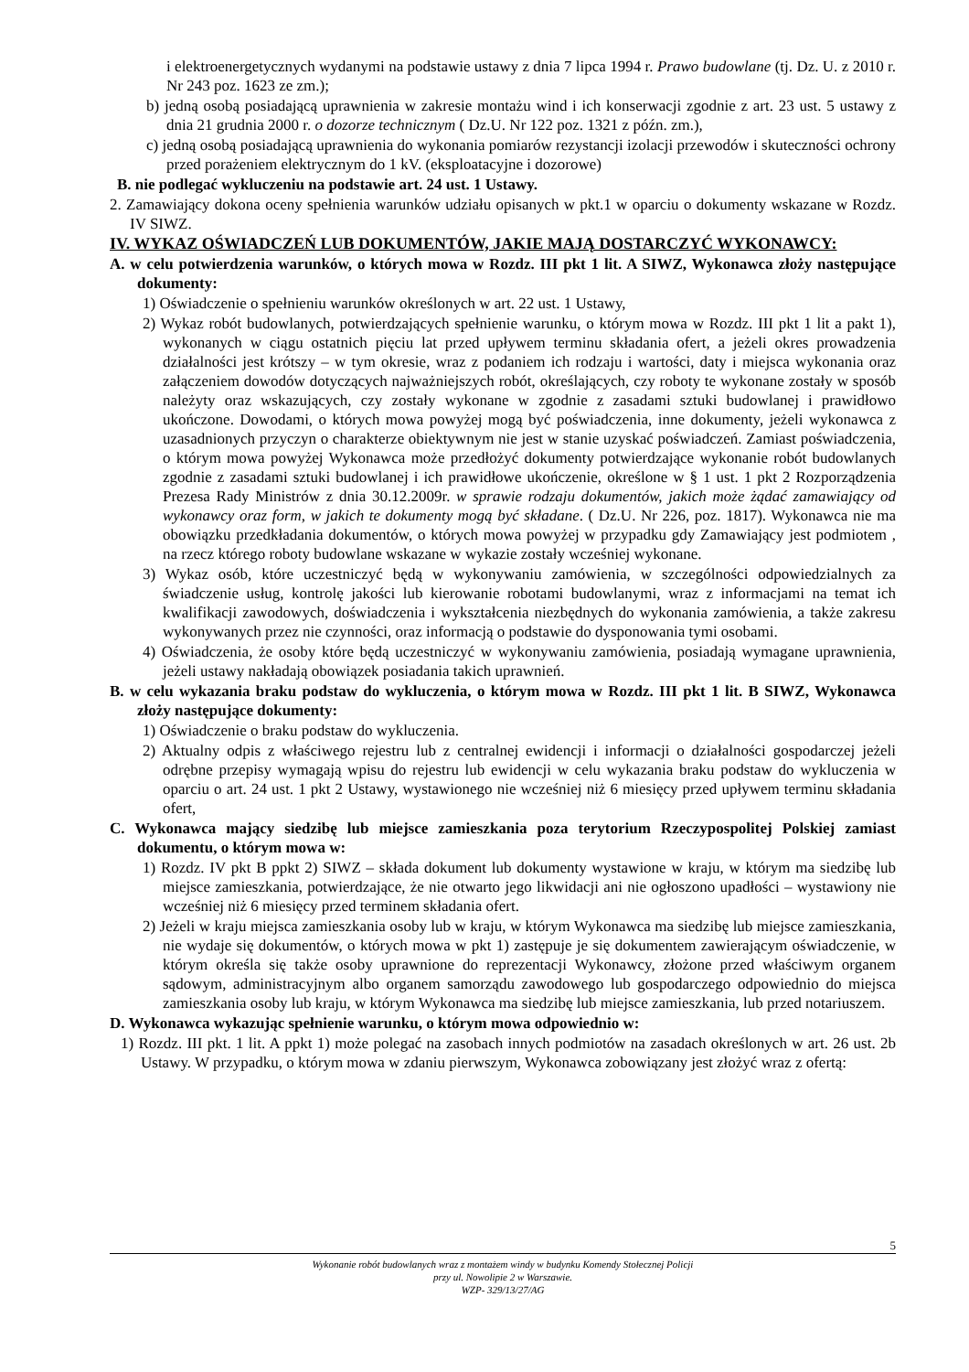i elektroenergetycznych wydanymi na podstawie ustawy z dnia 7 lipca 1994 r. Prawo budowlane (tj. Dz. U. z 2010 r. Nr 243 poz. 1623 ze zm.);
b) jedną osobą posiadającą uprawnienia w zakresie montażu wind i ich konserwacji zgodnie z art. 23 ust. 5 ustawy z dnia 21 grudnia 2000 r. o dozorze technicznym ( Dz.U. Nr 122 poz. 1321 z późn. zm.),
c) jedną osobą posiadającą uprawnienia do wykonania pomiarów rezystancji izolacji przewodów i skuteczności ochrony przed porażeniem elektrycznym do 1 kV. (eksploatacyjne i dozorowe)
B. nie podlegać wykluczeniu na podstawie art. 24 ust. 1 Ustawy.
2. Zamawiający dokona oceny spełnienia warunków udziału opisanych w pkt.1 w oparciu o dokumenty wskazane w Rozdz. IV SIWZ.
IV. WYKAZ OŚWIADCZEŃ LUB DOKUMENTÓW, JAKIE MAJĄ DOSTARCZYĆ WYKONAWCY:
A. w celu potwierdzenia warunków, o których mowa w Rozdz. III pkt 1 lit. A SIWZ, Wykonawca złoży następujące dokumenty:
1) Oświadczenie o spełnieniu warunków określonych w art. 22 ust. 1 Ustawy,
2) Wykaz robót budowlanych, potwierdzających spełnienie warunku, o którym mowa w Rozdz. III pkt 1 lit a pakt 1), wykonanych w ciągu ostatnich pięciu lat przed upływem terminu składania ofert, a jeżeli okres prowadzenia działalności jest krótszy – w tym okresie, wraz z podaniem ich rodzaju i wartości, daty i miejsca wykonania oraz załączeniem dowodów dotyczących najważniejszych robót, określających, czy roboty te wykonane zostały w sposób należyty oraz wskazujących, czy zostały wykonane w zgodnie z zasadami sztuki budowlanej i prawidłowo ukończone. Dowodami, o których mowa powyżej mogą być poświadczenia, inne dokumenty, jeżeli wykonawca z uzasadnionych przyczyn o charakterze obiektywnym nie jest w stanie uzyskać poświadczeń. Zamiast poświadczenia, o którym mowa powyżej Wykonawca może przedłożyć dokumenty potwierdzające wykonanie robót budowlanych zgodnie z zasadami sztuki budowlanej i ich prawidłowe ukończenie, określone w § 1 ust. 1 pkt 2 Rozporządzenia Prezesa Rady Ministrów z dnia 30.12.2009r. w sprawie rodzaju dokumentów, jakich może żądać zamawiający od wykonawcy oraz form, w jakich te dokumenty mogą być składane. ( Dz.U. Nr 226, poz. 1817). Wykonawca nie ma obowiązku przedkładania dokumentów, o których mowa powyżej w przypadku gdy Zamawiający jest podmiotem , na rzecz którego roboty budowlane wskazane w wykazie zostały wcześniej wykonane.
3) Wykaz osób, które uczestniczyć będą w wykonywaniu zamówienia, w szczególności odpowiedzialnych za świadczenie usług, kontrolę jakości lub kierowanie robotami budowlanymi, wraz z informacjami na temat ich kwalifikacji zawodowych, doświadczenia i wykształcenia niezbędnych do wykonania zamówienia, a także zakresu wykonywanych przez nie czynności, oraz informacją o podstawie do dysponowania tymi osobami.
4) Oświadczenia, że osoby które będą uczestniczyć w wykonywaniu zamówienia, posiadają wymagane uprawnienia, jeżeli ustawy nakładają obowiązek posiadania takich uprawnień.
B. w celu wykazania braku podstaw do wykluczenia, o którym mowa w Rozdz. III pkt 1 lit. B SIWZ, Wykonawca złoży następujące dokumenty:
1) Oświadczenie o braku podstaw do wykluczenia.
2) Aktualny odpis z właściwego rejestru lub z centralnej ewidencji i informacji o działalności gospodarczej jeżeli odrębne przepisy wymagają wpisu do rejestru lub ewidencji w celu wykazania braku podstaw do wykluczenia w oparciu o art. 24 ust. 1 pkt 2 Ustawy, wystawionego nie wcześniej niż 6 miesięcy przed upływem terminu składania ofert,
C. Wykonawca mający siedzibę lub miejsce zamieszkania poza terytorium Rzeczypospolitej Polskiej zamiast dokumentu, o którym mowa w:
1) Rozdz. IV pkt B ppkt 2) SIWZ – składa dokument lub dokumenty wystawione w kraju, w którym ma siedzibę lub miejsce zamieszkania, potwierdzające, że nie otwarto jego likwidacji ani nie ogłoszono upadłości – wystawiony nie wcześniej niż 6 miesięcy przed terminem składania ofert.
2) Jeżeli w kraju miejsca zamieszkania osoby lub w kraju, w którym Wykonawca ma siedzibę lub miejsce zamieszkania, nie wydaje się dokumentów, o których mowa w pkt 1) zastępuje je się dokumentem zawierającym oświadczenie, w którym określa się także osoby uprawnione do reprezentacji Wykonawcy, złożone przed właściwym organem sądowym, administracyjnym albo organem samorządu zawodowego lub gospodarczego odpowiednio do miejsca zamieszkania osoby lub kraju, w którym Wykonawca ma siedzibę lub miejsce zamieszkania, lub przed notariuszem.
D. Wykonawca wykazując spełnienie warunku, o którym mowa odpowiednio w:
1) Rozdz. III pkt. 1 lit. A ppkt 1) może polegać na zasobach innych podmiotów na zasadach określonych w art. 26 ust. 2b Ustawy. W przypadku, o którym mowa w zdaniu pierwszym, Wykonawca zobowiązany jest złożyć wraz z ofertą:
5
Wykonanie robót budowlanych wraz z montażem windy w budynku Komendy Stołecznej Policji
przy ul. Nowolipie 2 w Warszawie.
WZP- 329/13/27/AG